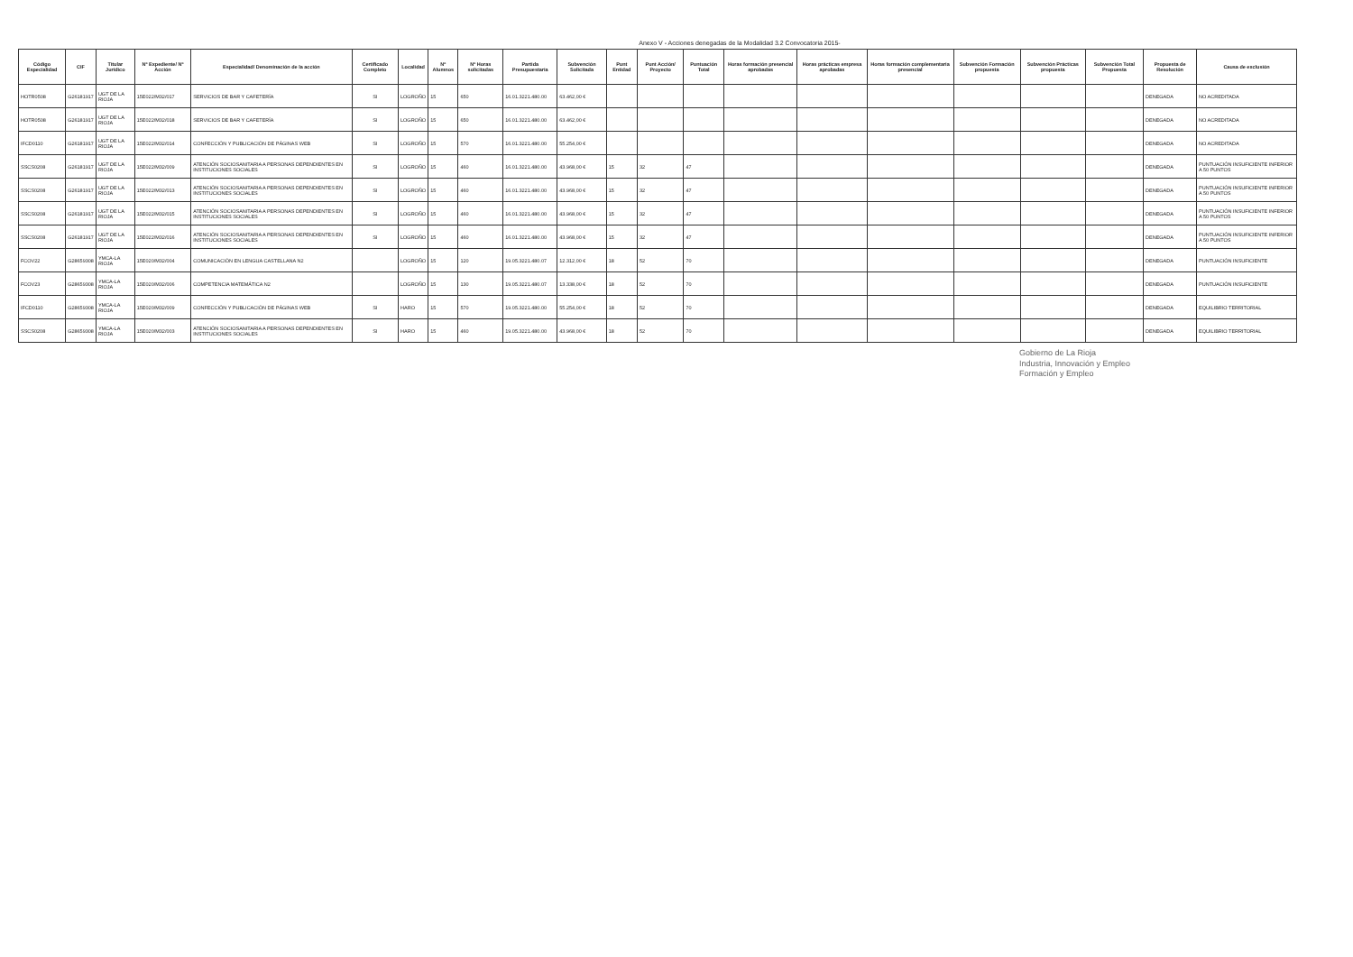Anexo V - Acciones denegadas de la Modalidad 3.2 Convocatoria 2015-
| Código Especialidad | CIF | Titular Jurídico | Nº Expediente/ Nº Acción | Especialidad/ Denominación de la acción | Certificado Completo | Localidad | Nº Alumnos | Nº Horas solicitadas | Partida Presupuestaria | Subvención Solicitada | Punt Entidad | Punt Acción/ Proyecto | Puntuación Total | Horas formación presencial aprobadas | Horas prácticas empresa aprobadas | Horas formación complementaria presencial | Subvención Formación propuesta | Subvención Prácticas propuesta | Subvención Total Propuesta | Propuesta de Resolución | Causa de exclusión |
| --- | --- | --- | --- | --- | --- | --- | --- | --- | --- | --- | --- | --- | --- | --- | --- | --- | --- | --- | --- | --- | --- |
| HOTR0508 | G26181917 | UGT DE LA RIOJA | 15E022/M32/017 | SERVICIOS DE BAR Y CAFETERÍA | SI | LOGROÑO | 15 | 650 | 16.01.3221.480.00 | 63.462,00 € | | | | | | | | | | DENEGADA | NO ACREDITADA |
| HOTR0508 | G26181917 | UGT DE LA RIOJA | 15E022/M32/018 | SERVICIOS DE BAR Y CAFETERÍA | SI | LOGROÑO | 15 | 650 | 16.01.3221.480.00 | 63.462,00 € | | | | | | | | | | DENEGADA | NO ACREDITADA |
| IFCD0110 | G26181917 | UGT DE LA RIOJA | 15E022/M32/014 | CONFECCIÓN Y PUBLICACIÓN DE PÁGINAS WEB | SI | LOGROÑO | 15 | 570 | 16.01.3221.480.00 | 55.254,00 € | | | | | | | | | | DENEGADA | NO ACREDITADA |
| SSCS0208 | G26181917 | UGT DE LA RIOJA | 15E022/M32/009 | ATENCIÓN SOCIOSANITARIA A PERSONAS DEPENDIENTES EN INSTITUCIONES SOCIALES | SI | LOGROÑO | 15 | 460 | 16.01.3221.480.00 | 43.968,00 € | 15 | 32 | 47 | | | | | | | DENEGADA | PUNTUACIÓN INSUFICIENTE INFERIOR A 50 PUNTOS |
| SSCS0208 | G26181917 | UGT DE LA RIOJA | 15E022/M32/013 | ATENCIÓN SOCIOSANITARIA A PERSONAS DEPENDIENTES EN INSTITUCIONES SOCIALES | SI | LOGROÑO | 15 | 460 | 16.01.3221.480.00 | 43.968,00 € | 15 | 32 | 47 | | | | | | | DENEGADA | PUNTUACIÓN INSUFICIENTE INFERIOR A 50 PUNTOS |
| SSCS0208 | G26181917 | UGT DE LA RIOJA | 15E022/M32/015 | ATENCIÓN SOCIOSANITARIA A PERSONAS DEPENDIENTES EN INSTITUCIONES SOCIALES | SI | LOGROÑO | 15 | 460 | 16.01.3221.480.00 | 43.968,00 € | 15 | 32 | 47 | | | | | | | DENEGADA | PUNTUACIÓN INSUFICIENTE INFERIOR A 50 PUNTOS |
| SSCS0208 | G26181917 | UGT DE LA RIOJA | 15E022/M32/016 | ATENCIÓN SOCIOSANITARIA A PERSONAS DEPENDIENTES EN INSTITUCIONES SOCIALES | SI | LOGROÑO | 15 | 460 | 16.01.3221.480.00 | 43.968,00 € | 15 | 32 | 47 | | | | | | | DENEGADA | PUNTUACIÓN INSUFICIENTE INFERIOR A 50 PUNTOS |
| FCOV22 | G28659308 | YMCA-LA RIOJA | 15E020/M32/004 | COMUNICACIÓN EN LENGUA CASTELLANA N2 | | LOGROÑO | 15 | 120 | 19.05.3221.480.07 | 12.312,00 € | 18 | 52 | 70 | | | | | | | DENEGADA | PUNTUACIÓN INSUFICIENTE |
| FCOV23 | G28659308 | YMCA-LA RIOJA | 15E020/M32/006 | COMPETENCIA MATEMÁTICA N2 | | LOGROÑO | 15 | 130 | 19.05.3221.480.07 | 13.338,00 € | 18 | 52 | 70 | | | | | | | DENEGADA | PUNTUACIÓN INSUFICIENTE |
| IFCD0110 | G28659308 | YMCA-LA RIOJA | 15E020/M32/009 | CONFECCIÓN Y PUBLICACIÓN DE PÁGINAS WEB | SI | HARO | 15 | 570 | 19.05.3221.480.00 | 55.254,00 € | 18 | 52 | 70 | | | | | | | DENEGADA | EQUILIBRIO TERRITORIAL |
| SSCS0208 | G28659308 | YMCA-LA RIOJA | 15E020/M32/003 | ATENCIÓN SOCIOSANITARIA A PERSONAS DEPENDIENTES EN INSTITUCIONES SOCIALES | SI | HARO | 15 | 460 | 19.05.3221.480.00 | 43.968,00 € | 18 | 52 | 70 | | | | | | | DENEGADA | EQUILIBRIO TERRITORIAL |
Gobierno de La Rioja
Industria, Innovación y Empleo
Formación y Empleo